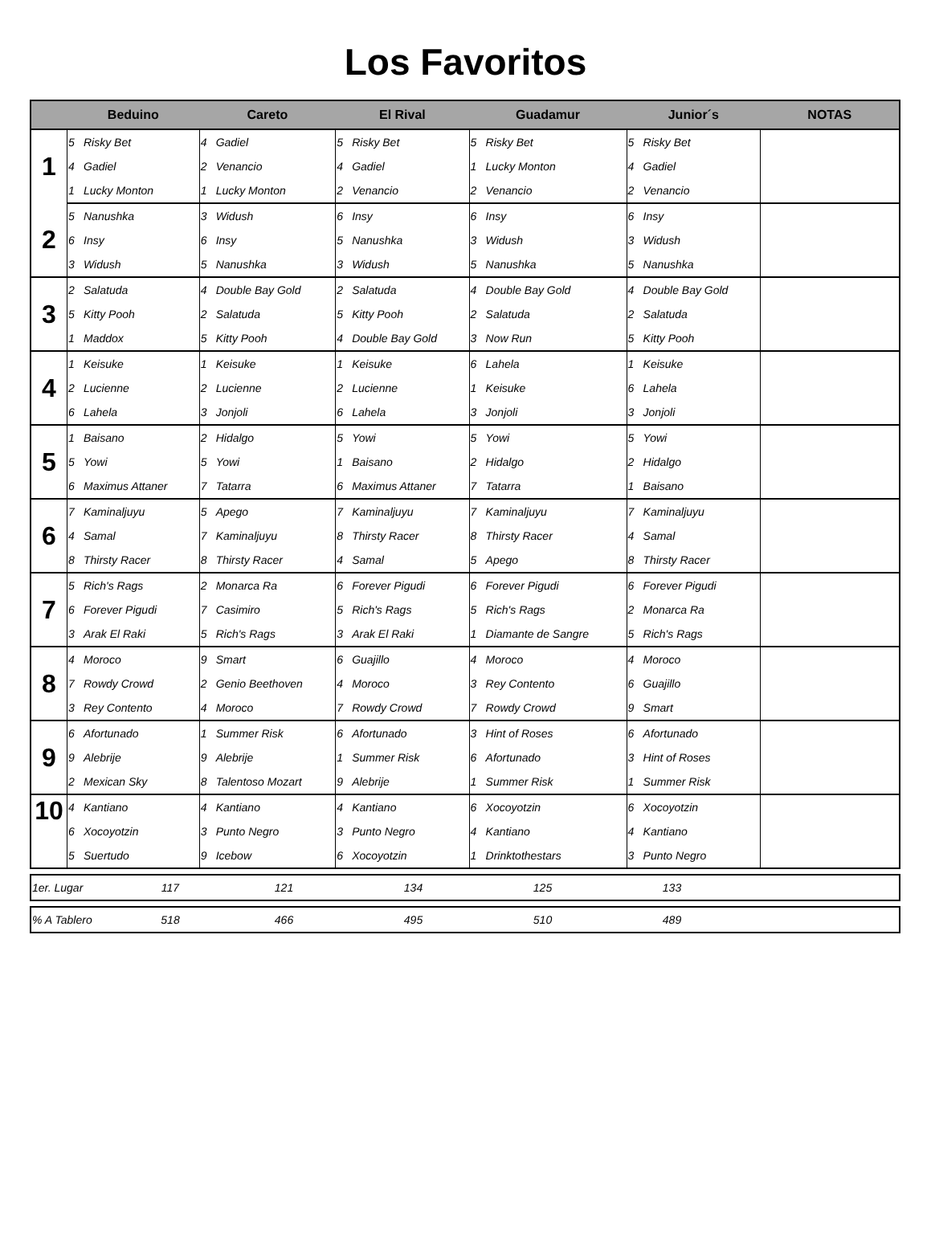Los Favoritos
| | Beduino | | Careto | | El Rival | | Guadamur | | Junior´s | | NOTAS |
| --- | --- | --- | --- | --- | --- | --- | --- | --- | --- | --- | --- |
| 1 | 5 | Risky Bet | 4 | Gadiel | 5 | Risky Bet | 5 | Risky Bet | 5 | Risky Bet | |
| | 4 | Gadiel | 2 | Venancio | 4 | Gadiel | 1 | Lucky Monton | 4 | Gadiel | |
| | 1 | Lucky Monton | 1 | Lucky Monton | 2 | Venancio | 2 | Venancio | 2 | Venancio | |
| 2 | 5 | Nanushka | 3 | Widush | 6 | Insy | 6 | Insy | 6 | Insy | |
| | 6 | Insy | 6 | Insy | 5 | Nanushka | 3 | Widush | 3 | Widush | |
| | 3 | Widush | 5 | Nanushka | 3 | Widush | 5 | Nanushka | 5 | Nanushka | |
| 3 | 2 | Salatuda | 4 | Double Bay Gold | 2 | Salatuda | 4 | Double Bay Gold | 4 | Double Bay Gold | |
| | 5 | Kitty Pooh | 2 | Salatuda | 5 | Kitty Pooh | 2 | Salatuda | 2 | Salatuda | |
| | 1 | Maddox | 5 | Kitty Pooh | 4 | Double Bay Gold | 3 | Now Run | 5 | Kitty Pooh | |
| 4 | 1 | Keisuke | 1 | Keisuke | 1 | Keisuke | 6 | Lahela | 1 | Keisuke | |
| | 2 | Lucienne | 2 | Lucienne | 2 | Lucienne | 1 | Keisuke | 6 | Lahela | |
| | 6 | Lahela | 3 | Jonjoli | 6 | Lahela | 3 | Jonjoli | 3 | Jonjoli | |
| 5 | 1 | Baisano | 2 | Hidalgo | 5 | Yowi | 5 | Yowi | 5 | Yowi | |
| | 5 | Yowi | 5 | Yowi | 1 | Baisano | 2 | Hidalgo | 2 | Hidalgo | |
| | 6 | Maximus Attaner | 7 | Tatarra | 6 | Maximus Attaner | 7 | Tatarra | 1 | Baisano | |
| 6 | 7 | Kaminaljuyu | 5 | Apego | 7 | Kaminaljuyu | 7 | Kaminaljuyu | 7 | Kaminaljuyu | |
| | 4 | Samal | 7 | Kaminaljuyu | 8 | Thirsty Racer | 8 | Thirsty Racer | 4 | Samal | |
| | 8 | Thirsty Racer | 8 | Thirsty Racer | 4 | Samal | 5 | Apego | 8 | Thirsty Racer | |
| 7 | 5 | Rich's Rags | 2 | Monarca Ra | 6 | Forever Pigudi | 6 | Forever Pigudi | 6 | Forever Pigudi | |
| | 6 | Forever Pigudi | 7 | Casimiro | 5 | Rich's Rags | 5 | Rich's Rags | 2 | Monarca Ra | |
| | 3 | Arak El Raki | 5 | Rich's Rags | 3 | Arak El Raki | 1 | Diamante de Sangre | 5 | Rich's Rags | |
| 8 | 4 | Moroco | 9 | Smart | 6 | Guajillo | 4 | Moroco | 4 | Moroco | |
| | 7 | Rowdy Crowd | 2 | Genio Beethoven | 4 | Moroco | 3 | Rey Contento | 6 | Guajillo | |
| | 3 | Rey Contento | 4 | Moroco | 7 | Rowdy Crowd | 7 | Rowdy Crowd | 9 | Smart | |
| 9 | 6 | Afortunado | 1 | Summer Risk | 6 | Afortunado | 3 | Hint of Roses | 6 | Afortunado | |
| | 9 | Alebrije | 9 | Alebrije | 1 | Summer Risk | 6 | Afortunado | 3 | Hint of Roses | |
| | 2 | Mexican Sky | 8 | Talentoso Mozart | 9 | Alebrije | 1 | Summer Risk | 1 | Summer Risk | |
| 10 | 4 | Kantiano | 4 | Kantiano | 4 | Kantiano | 6 | Xocoyotzin | 6 | Xocoyotzin | |
| | 6 | Xocoyotzin | 3 | Punto Negro | 3 | Punto Negro | 4 | Kantiano | 4 | Kantiano | |
| | 5 | Suertudo | 9 | Icebow | 6 | Xocoyotzin | 1 | Drinktothestars | 3 | Punto Negro | |
| 1er. Lugar | 117 | 121 | 134 | 125 | 133 | |
| % A Tablero | 518 | 466 | 495 | 510 | 489 | |